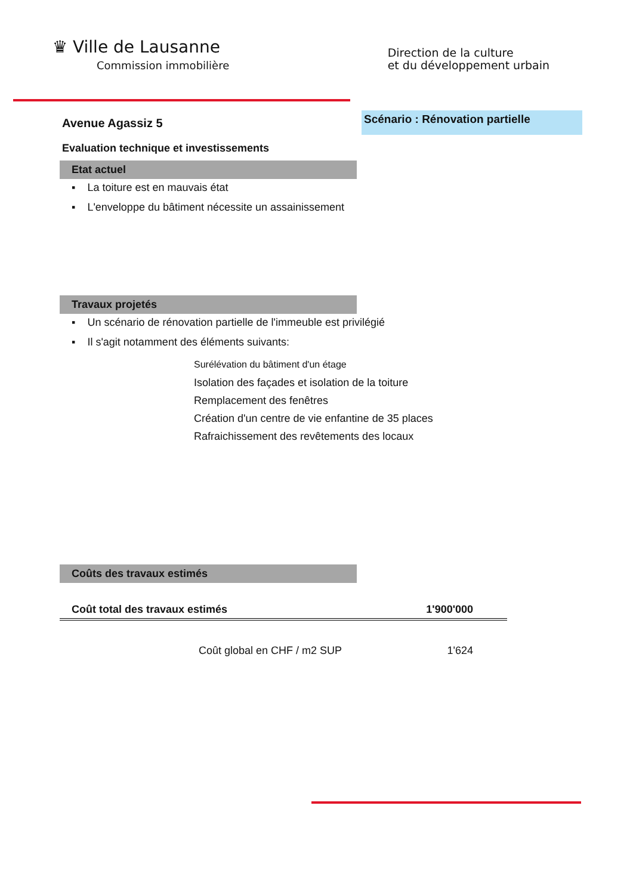♛ Ville de Lausanne
Commission immobilière
Direction de la culture
et du développement urbain
Avenue Agassiz 5
Scénario : Rénovation partielle
Evaluation technique et investissements
Etat actuel
▪ La toiture est en mauvais état
▪ L'enveloppe du bâtiment nécessite un assainissement
Travaux projetés
▪ Un scénario de rénovation partielle de l'immeuble est privilégié
▪ Il s'agit notamment des éléments suivants:
Surélévation du bâtiment d'un étage
Isolation des façades et isolation de la toiture
Remplacement des fenêtres
Création d'un centre de vie enfantine de 35 places
Rafraichissement des revêtements des locaux
Coûts des travaux estimés
| Coût total des travaux estimés | 1'900'000 |
| Coût global en CHF / m2 SUP | 1'624 |